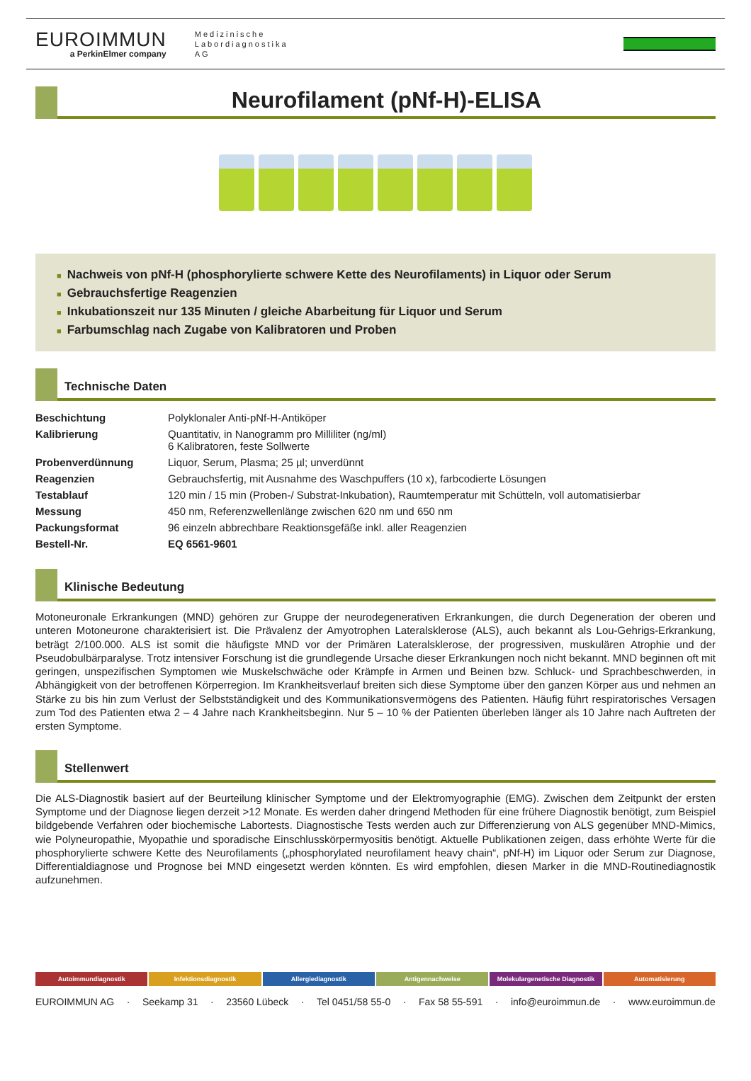EUROIMMUN
a PerkinElmer company
Medizinische
Labordiagnostika
AG
Neurofilament (pNf-H)-ELISA
■ Nachweis von pNf-H (phosphorylierte schwere Kette des Neurofilaments) in Liquor oder Serum
■ Gebrauchsfertige Reagenzien
■ Inkubationszeit nur 135 Minuten / gleiche Abarbeitung für Liquor und Serum
■ Farbumschlag nach Zugabe von Kalibratoren und Proben
Technische Daten
| Beschichtung | Polyklonaler Anti-pNf-H-Antiköper |
| Kalibrierung | Quantitativ, in Nanogramm pro Milliliter (ng/ml) 6 Kalibratoren, feste Sollwerte |
| Probenverdünnung | Liquor, Serum, Plasma; 25 µl; unverdünnt |
| Reagenzien | Gebrauchsfertig, mit Ausnahme des Waschpuffers (10 x), farbcodierte Lösungen |
| Testablauf | 120 min / 15 min (Proben-/ Substrat-Inkubation), Raumtemperatur mit Schütteln, voll automatisierbar |
| Messung | 450 nm, Referenzwellenlänge zwischen 620 nm und 650 nm |
| Packungsformat | 96 einzeln abbrechbare Reaktionsgefäße inkl. aller Reagenzien |
| Bestell-Nr. | EQ 6561-9601 |
Klinische Bedeutung
Motoneuronale Erkrankungen (MND) gehören zur Gruppe der neurodegenerativen Erkrankungen, die durch Degeneration der oberen und unteren Motoneurone charakterisiert ist. Die Prävalenz der Amyotrophen Lateralsklerose (ALS), auch bekannt als Lou-Gehrigs-Erkrankung, beträgt 2/100.000. ALS ist somit die häufigste MND vor der Primären Lateralsklerose, der progressiven, muskulären Atrophie und der Pseudobulbärparalyse. Trotz intensiver Forschung ist die grundlegende Ursache dieser Erkrankungen noch nicht bekannt. MND beginnen oft mit geringen, unspezifischen Symptomen wie Muskelschwäche oder Krämpfe in Armen und Beinen bzw. Schluck- und Sprachbeschwerden, in Abhängigkeit von der betroffenen Körperregion. Im Krankheitsverlauf breiten sich diese Symptome über den ganzen Körper aus und nehmen an Stärke zu bis hin zum Verlust der Selbstständigkeit und des Kommunikationsvermögens des Patienten. Häufig führt respiratorisches Versagen zum Tod des Patienten etwa 2 – 4 Jahre nach Krankheitsbeginn. Nur 5 – 10 % der Patienten überleben länger als 10 Jahre nach Auftreten der ersten Symptome.
Stellenwert
Die ALS-Diagnostik basiert auf der Beurteilung klinischer Symptome und der Elektromyographie (EMG). Zwischen dem Zeitpunkt der ersten Symptome und der Diagnose liegen derzeit >12 Monate. Es werden daher dringend Methoden für eine frühere Diagnostik benötigt, zum Beispiel bildgebende Verfahren oder biochemische Labortests. Diagnostische Tests werden auch zur Differenzierung von ALS gegenüber MND-Mimics, wie Polyneuropathie, Myopathie und sporadische Einschlusskörpermyositis benötigt. Aktuelle Publikationen zeigen, dass erhöhte Werte für die phosphorylierte schwere Kette des Neurofilaments („phosphorylated neurofilament heavy chain“, pNf-H) im Liquor oder Serum zur Diagnose, Differentialdiagnose und Prognose bei MND eingesetzt werden könnten. Es wird empfohlen, diesen Marker in die MND-Routinediagnostik aufzunehmen.
Autoimmundiagnostik Infektionsdiagnostik Allergiediagnostik Antigennachweise Molekulargenetische Diagnostik Automatisierung
EUROIMMUN AG · Seekamp 31 · 23560 Lübeck · Tel 0451/58 55-0 · Fax 58 55-591 · info@euroimmun.de · www.euroimmun.de